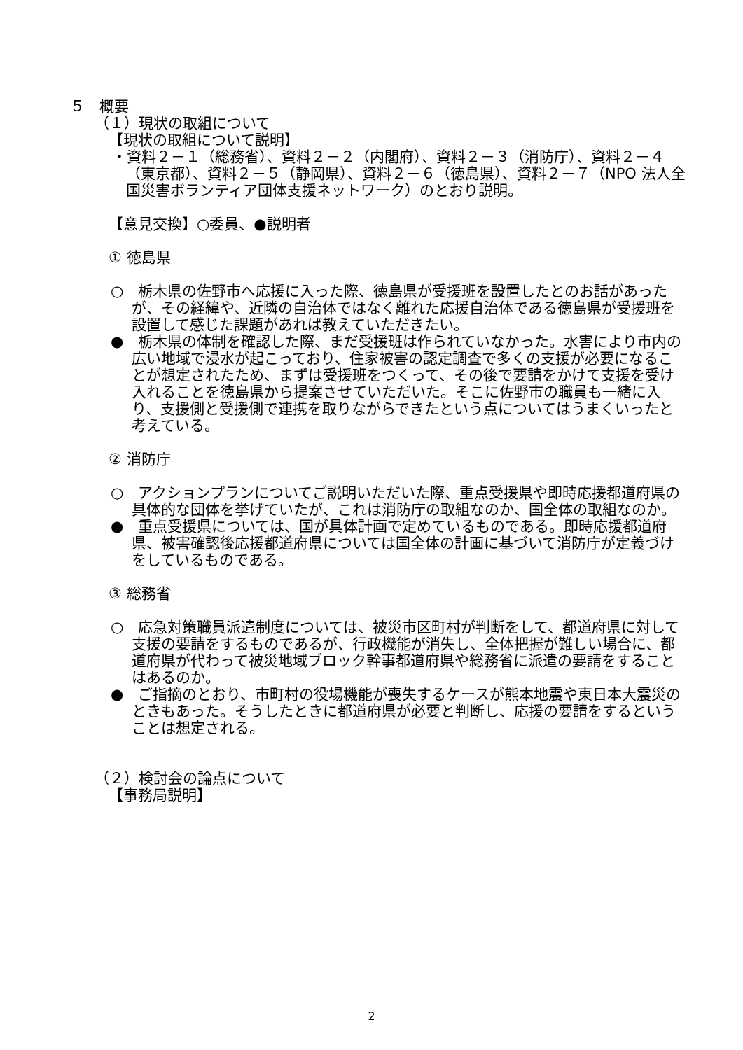５　概要
（１）現状の取組について
【現状の取組について説明】
・資料２－１（総務省）、資料２－２（内閣府）、資料２－３（消防庁）、資料２－４（東京都）、資料２－５（静岡県）、資料２－６（徳島県）、資料２－７（NPO 法人全国災害ボランティア団体支援ネットワーク）のとおり説明。
【意見交換】○委員、●説明者
① 徳島県
○　栃木県の佐野市へ応援に入った際、徳島県が受援班を設置したとのお話があったが、その経緯や、近隣の自治体ではなく離れた応援自治体である徳島県が受援班を設置して感じた課題があれば教えていただきたい。
●　栃木県の体制を確認した際、まだ受援班は作られていなかった。水害により市内の広い地域で浸水が起こっており、住家被害の認定調査で多くの支援が必要になることが想定されたため、まずは受援班をつくって、その後で要請をかけて支援を受け入れることを徳島県から提案させていただいた。そこに佐野市の職員も一緒に入り、支援側と受援側で連携を取りながらできたという点についてはうまくいったと考えている。
② 消防庁
○　アクションプランについてご説明いただいた際、重点受援県や即時応援都道府県の具体的な団体を挙げていたが、これは消防庁の取組なのか、国全体の取組なのか。
●　重点受援県については、国が具体計画で定めているものである。即時応援都道府県、被害確認後応援都道府県については国全体の計画に基づいて消防庁が定義づけをしているものである。
③ 総務省
○　応急対策職員派遣制度については、被災市区町村が判断をして、都道府県に対して支援の要請をするものであるが、行政機能が消失し、全体把握が難しい場合に、都道府県が代わって被災地域ブロック幹事都道府県や総務省に派遣の要請をすることはあるのか。
●　ご指摘のとおり、市町村の役場機能が喪失するケースが熊本地震や東日本大震災のときもあった。そうしたときに都道府県が必要と判断し、応援の要請をするということは想定される。
（２）検討会の論点について
【事務局説明】
2